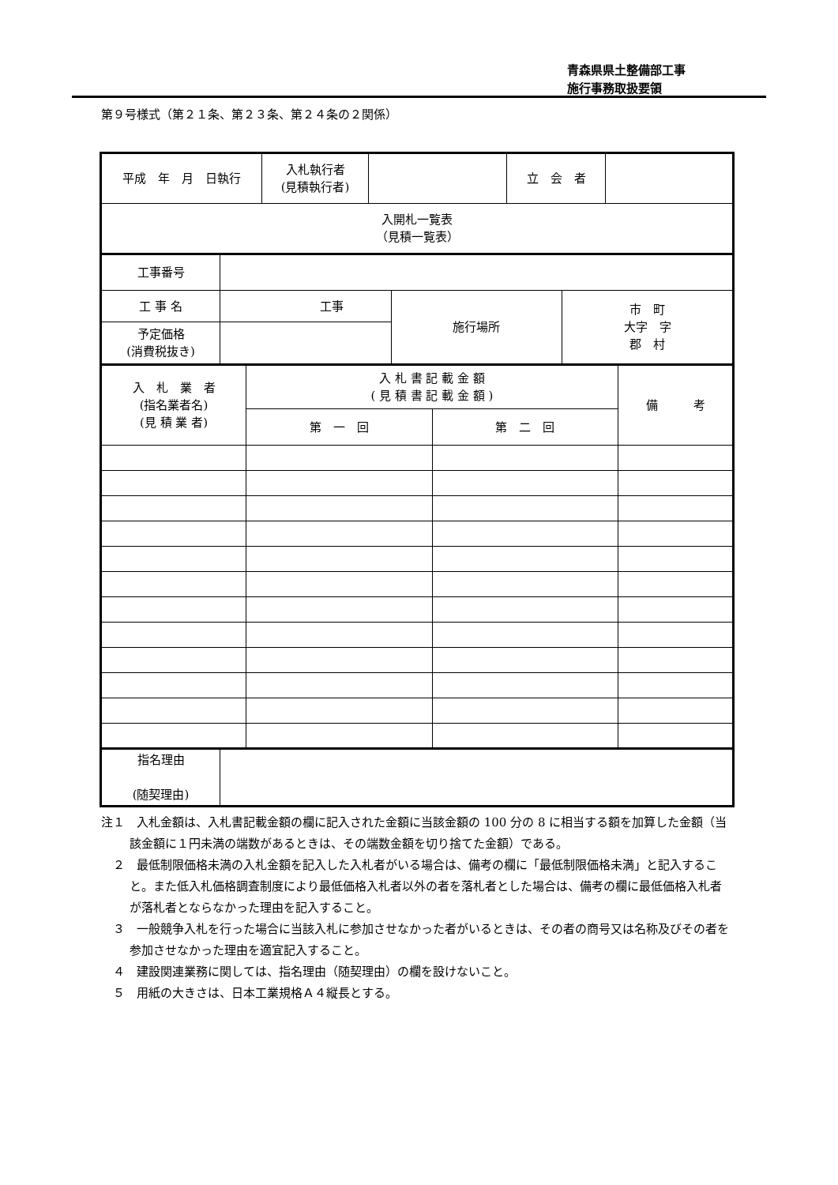青森県県土整備部工事
施行事務取扱要領
第９号様式（第２１条、第２３条、第２４条の２関係）
| 平成 年 月 日執行 | 入札執行者 (見積執行者) | | 立 会 者 | |
| 入開札一覧表 （見積一覧表） | | | | |
| 工事番号 | | | |
| 工 事 名 | 工事 | 施行場所 | 市 町 大字 字 郡 村 |
| 予定価格 (消費税抜き) | | | |
| 入 札 業 者 (指名業者名) (見 積 業 者) | 入 札 書 記 載 金 額 ( 見 積 書 記 載 金 額 ) | | 備 考 |
| | 第 一 回 | 第 二 回 | |
| 指名理由 (随契理由) | |
注１　入札金額は、入札書記載金額の欄に記入された金額に当該金額の 100 分の 8 に相当する額を加算した金額（当該金額に１円未満の端数があるときは、その端数金額を切り捨てた金額）である。
　２　最低制限価格未満の入札金額を記入した入札者がいる場合は、備考の欄に「最低制限価格未満」と記入すること。また低入札価格調査制度により最低価格入札者以外の者を落札者とした場合は、備考の欄に最低価格入札者が落札者とならなかった理由を記入すること。
　３　一般競争入札を行った場合に当該入札に参加させなかった者がいるときは、その者の商号又は名称及びその者を参加させなかった理由を適宜記入すること。
　４　建設関連業務に関しては、指名理由（随契理由）の欄を設けないこと。
　５　用紙の大きさは、日本工業規格Ａ４縦長とする。